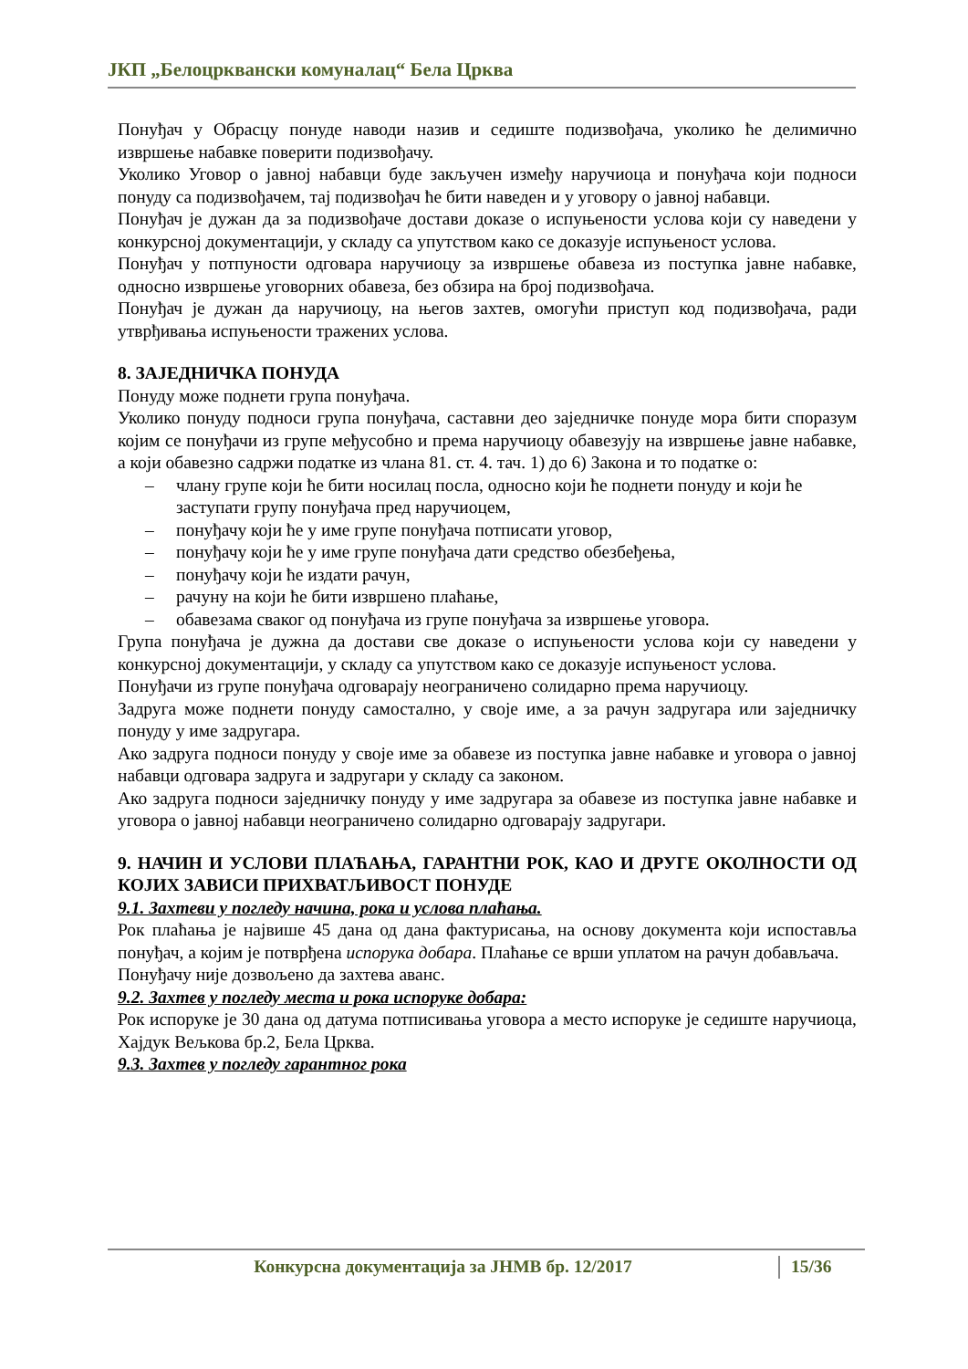ЈКП „Белоцрквански комуналац“ Бела Црква
Понуђач у Обрасцу понуде наводи назив и седиште подизвођача, уколико ће делимично извршење набавке поверити подизвођачу.
Уколико Уговор о јавној набавци буде закључен између наручиоца и понуђача који подноси понуду са подизвођачем, тај подизвођач ће бити наведен и у уговору о јавној набавци.
Понуђач је дужан да за подизвођаче достави доказе о испуњености услова који су наведени у конкурсној документацији, у складу са упутством како се доказује испуњеност услова.
Понуђач у потпуности одговара наручиоцу за извршење обавеза из поступка јавне набавке, односно извршење уговорних обавеза, без обзира на број подизвођача.
Понуђач је дужан да наручиоцу, на његов захтев, омогући приступ код подизвођача, ради утврђивања испуњености тражених услова.
8. ЗАЈЕДНИЧКА ПОНУДА
Понуду може поднети група понуђача.
Уколико понуду подноси група понуђача, саставни део заједничке понуде мора бити споразум којим се понуђачи из групе међусобно и према наручиоцу обавезују на извршење јавне набавке, а који обавезно садржи податке из члана 81. ст. 4. тач. 1) до 6) Закона и то податке о:
– члану групе који ће бити носилац посла, односно који ће поднети понуду и који ће заступати групу понуђача пред наручиоцем,
– понуђачу који ће у име групе понуђача потписати уговор,
– понуђачу који ће у име групе понуђача дати средство обезбеђења,
– понуђачу који ће издати рачун,
– рачуну на који ће бити извршено плаћање,
– обавезама сваког од понуђача из групе понуђача за извршење уговора.
Група понуђача је дужна да достави све доказе о испуњености услова који су наведени у конкурсној документацији, у складу са упутством како се доказује испуњеност услова.
Понуђачи из групе понуђача одговарају неограничено солидарно према наручиоцу.
Задруга може поднети понуду самостално, у своје име, а за рачун задругара или заједничку понуду у име задругара.
Ако задруга подноси понуду у своје име за обавезе из поступка јавне набавке и уговора о јавној набавци одговара задруга и задругари у складу са законом.
Ако задруга подноси заједничку понуду у име задругара за обавезе из поступка јавне набавке и уговора о јавној набавци неограничено солидарно одговарају задругари.
9. НАЧИН И УСЛОВИ ПЛАЋАЊА, ГАРАНТНИ РОК, КАО И ДРУГЕ ОКОЛНОСТИ ОД КОЈИХ ЗАВИСИ ПРИХВАТЉИВОСТ ПОНУДЕ
9.1. Захтеви у погледу начина, рока и услова плаћања.
Рок плаћања је највише 45 дана од дана фактурисања, на основу документа који испоставља понуђач, а којим је потврђена испорука добара. Плаћање се врши уплатом на рачун добављача.
Понуђачу није дозвољено да захтева аванс.
9.2. Захтев у погледу места и рока испоруке добара:
Рок испоруке је 30 дана од датума потписивања уговора а место испоруке је седиште наручиоца, Хајдук Вељкова бр.2, Бела Црква.
9.3. Захтев у погледу гарантног рока
Конкурсна документација за ЈНМВ бр. 12/2017 15/36